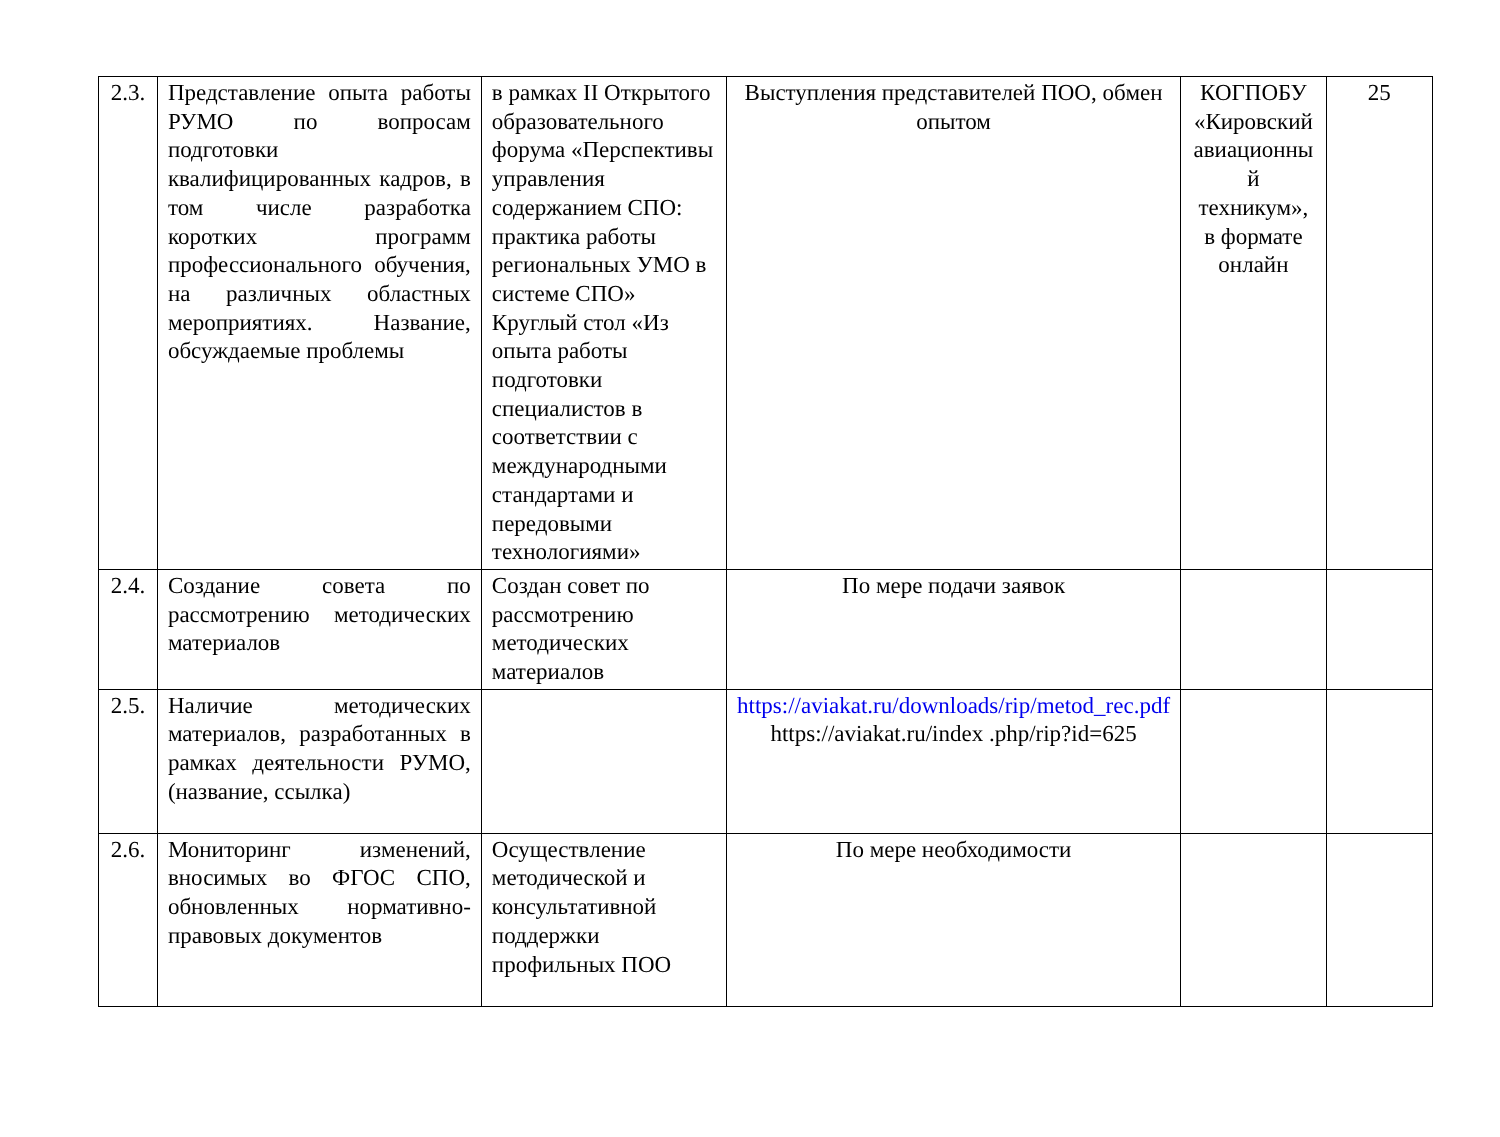| 2.3. | Представление опыта работы РУМО по вопросам подготовки квалифицированных кадров, в том числе разработка коротких программ профессионального обучения, на различных областных мероприятиях. Название, обсуждаемые проблемы | в рамках II Открытого образовательного форума «Перспективы управления содержанием СПО: практика работы региональных УМО в системе СПО» Круглый стол «Из опыта работы подготовки специалистов в соответствии с международными стандартами и передовыми технологиями» | Выступления представителей ПОО, обмен опытом | КОГПОБУ «Кировский авиационны й техникум», в формате онлайн | 25 |
| 2.4. | Создание совета по рассмотрению методических материалов | Создан совет по рассмотрению методических материалов | По мере подачи заявок | | |
| 2.5. | Наличие методических материалов, разработанных в рамках деятельности РУМО, (название, ссылка) | | https://aviakat.ru/downloads/rip/metod_rec.pdf https://aviakat.ru/index .php/rip?id=625 | | |
| 2.6. | Мониторинг изменений, вносимых во ФГОС СПО, обновленных нормативно-правовых документов | Осуществление методической и консультативной поддержки профильных ПОО | По мере необходимости | | |